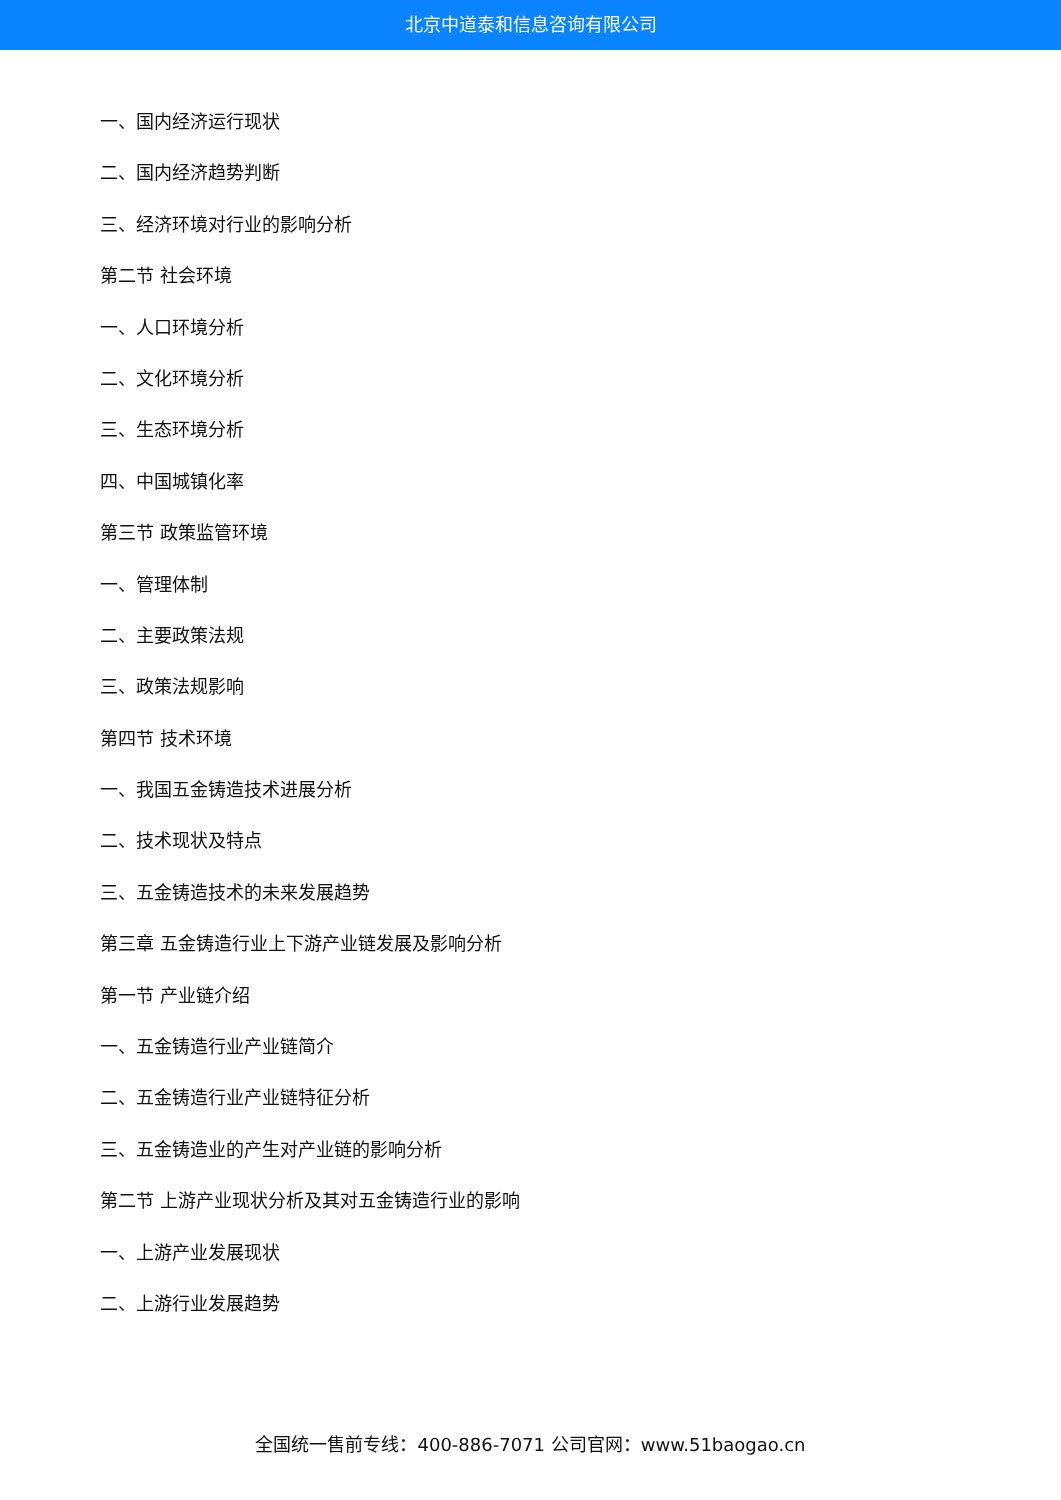北京中道泰和信息咨询有限公司
一、国内经济运行现状
二、国内经济趋势判断
三、经济环境对行业的影响分析
第二节 社会环境
一、人口环境分析
二、文化环境分析
三、生态环境分析
四、中国城镇化率
第三节 政策监管环境
一、管理体制
二、主要政策法规
三、政策法规影响
第四节 技术环境
一、我国五金铸造技术进展分析
二、技术现状及特点
三、五金铸造技术的未来发展趋势
第三章 五金铸造行业上下游产业链发展及影响分析
第一节 产业链介绍
一、五金铸造行业产业链简介
二、五金铸造行业产业链特征分析
三、五金铸造业的产生对产业链的影响分析
第二节 上游产业现状分析及其对五金铸造行业的影响
一、上游产业发展现状
二、上游行业发展趋势
全国统一售前专线：400-886-7071 公司官网：www.51baogao.cn